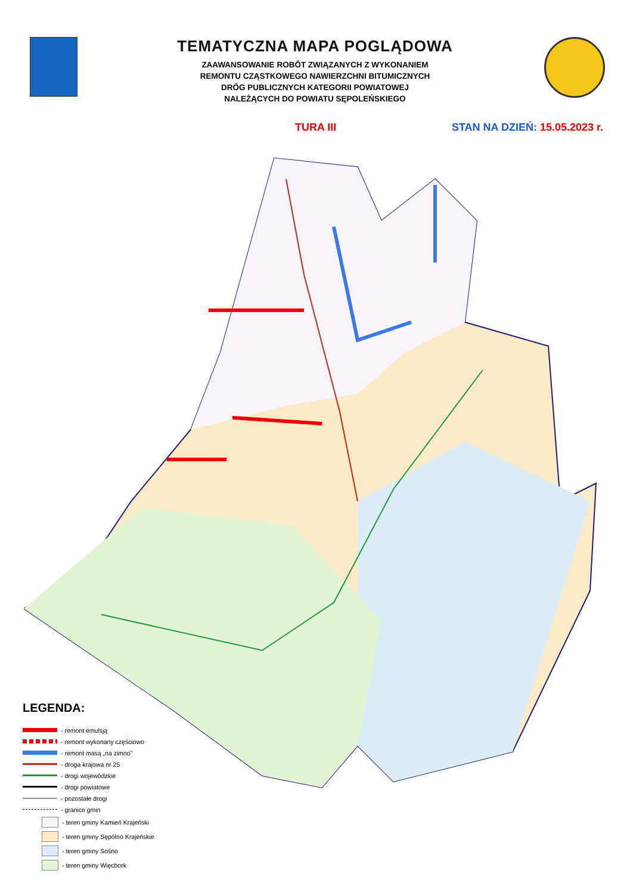TEMATYCZNA MAPA POGLĄDOWA
ZAAWANSOWANIE ROBÓT ZWIĄZANYCH Z WYKONANIEM
REMONTU CZĄSTKOWEGO NAWIERZCHNI BITUMICZNYCH
DRÓG PUBLICZNYCH KATEGORII POWIATOWEJ
NALEŻĄCYCH DO POWIATU SĘPOLEŃSKIEGO
TURA III STAN NA DZIEŃ: 15.05.2023 r.
LEGENDA:
- remont emulsją
- remont wykonany częściowo
- remont masą „na zimno”
- droga krajowa nr 25
- drogi wojewódzkie
- drogi powiatowe
- pozostałe drogi
- granice gmin
- teren gminy Kamień Krajeński
- teren gminy Sępólno Krajeńskie
- teren gminy Sośno
- teren gminy Więcbork